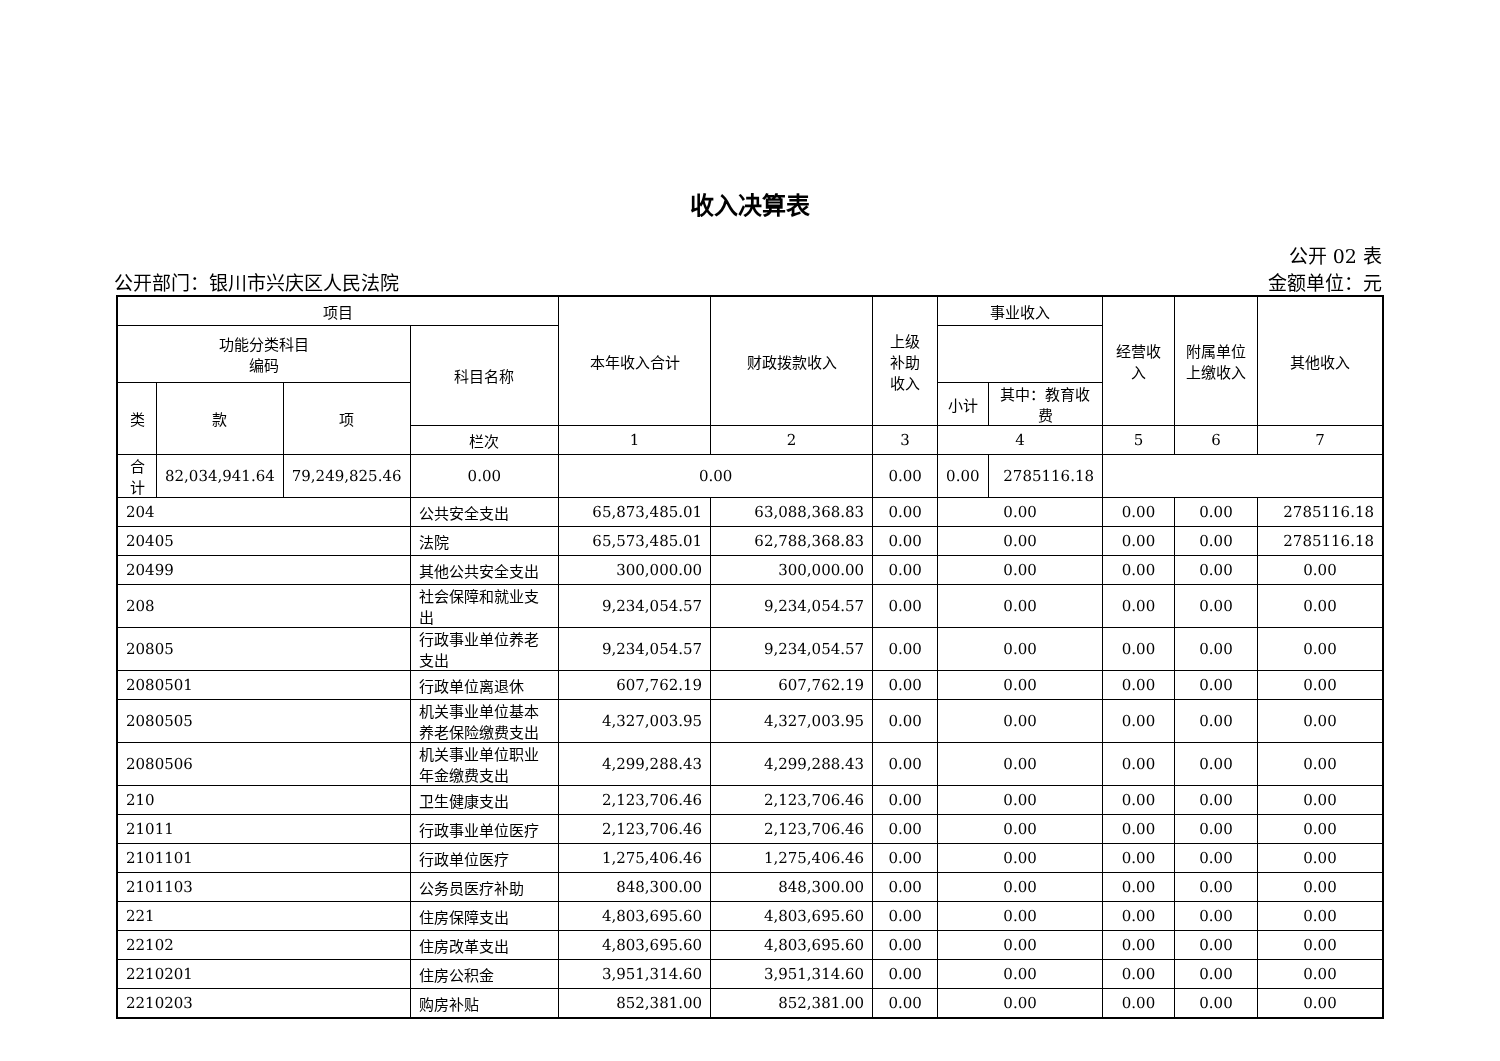收入决算表
公开 02 表
公开部门：银川市兴庆区人民法院 金额单位：元
| 项目 | | | | 本年收入合计 | 财政拨款收入 | 上级 补助 收入 | 事业收入 | | 经营收 入 | 附属单位 上缴收入 | 其他收入 |
| --- | --- | --- | --- | --- | --- | --- | --- | --- | --- | --- | --- |
| 功能分类科目 编码 | | | 科目名称 | | | | | | | | |
| 类 | 款 | 项 | | | | | | | | | |
| | | | | | | | 小计 | 其中：教育收费 | | | |
| | | | 栏次 | 1 | 2 | 3 | 4 | | 5 | 6 | 7 |
| 合计 | 82,034,941.64 | 79,249,825.46 | 0.00 | 0.00 | | 0.00 | 0.00 | 2785116.18 | | | |
| 204 | | | 公共安全支出 | 65,873,485.01 | 63,088,368.83 | 0.00 | 0.00 | | 0.00 | 0.00 | 2785116.18 |
| 20405 | | | 法院 | 65,573,485.01 | 62,788,368.83 | 0.00 | 0.00 | | 0.00 | 0.00 | 2785116.18 |
| 20499 | | | 其他公共安全支出 | 300,000.00 | 300,000.00 | 0.00 | 0.00 | | 0.00 | 0.00 | 0.00 |
| 208 | | | 社会保障和就业支出 | 9,234,054.57 | 9,234,054.57 | 0.00 | 0.00 | | 0.00 | 0.00 | 0.00 |
| 20805 | | | 行政事业单位养老支出 | 9,234,054.57 | 9,234,054.57 | 0.00 | 0.00 | | 0.00 | 0.00 | 0.00 |
| 2080501 | | | 行政单位离退休 | 607,762.19 | 607,762.19 | 0.00 | 0.00 | | 0.00 | 0.00 | 0.00 |
| 2080505 | | | 机关事业单位基本养老保险缴费支出 | 4,327,003.95 | 4,327,003.95 | 0.00 | 0.00 | | 0.00 | 0.00 | 0.00 |
| 2080506 | | | 机关事业单位职业年金缴费支出 | 4,299,288.43 | 4,299,288.43 | 0.00 | 0.00 | | 0.00 | 0.00 | 0.00 |
| 210 | | | 卫生健康支出 | 2,123,706.46 | 2,123,706.46 | 0.00 | 0.00 | | 0.00 | 0.00 | 0.00 |
| 21011 | | | 行政事业单位医疗 | 2,123,706.46 | 2,123,706.46 | 0.00 | 0.00 | | 0.00 | 0.00 | 0.00 |
| 2101101 | | | 行政单位医疗 | 1,275,406.46 | 1,275,406.46 | 0.00 | 0.00 | | 0.00 | 0.00 | 0.00 |
| 2101103 | | | 公务员医疗补助 | 848,300.00 | 848,300.00 | 0.00 | 0.00 | | 0.00 | 0.00 | 0.00 |
| 221 | | | 住房保障支出 | 4,803,695.60 | 4,803,695.60 | 0.00 | 0.00 | | 0.00 | 0.00 | 0.00 |
| 22102 | | | 住房改革支出 | 4,803,695.60 | 4,803,695.60 | 0.00 | 0.00 | | 0.00 | 0.00 | 0.00 |
| 2210201 | | | 住房公积金 | 3,951,314.60 | 3,951,314.60 | 0.00 | 0.00 | | 0.00 | 0.00 | 0.00 |
| 2210203 | | | 购房补贴 | 852,381.00 | 852,381.00 | 0.00 | 0.00 | | 0.00 | 0.00 | 0.00 |